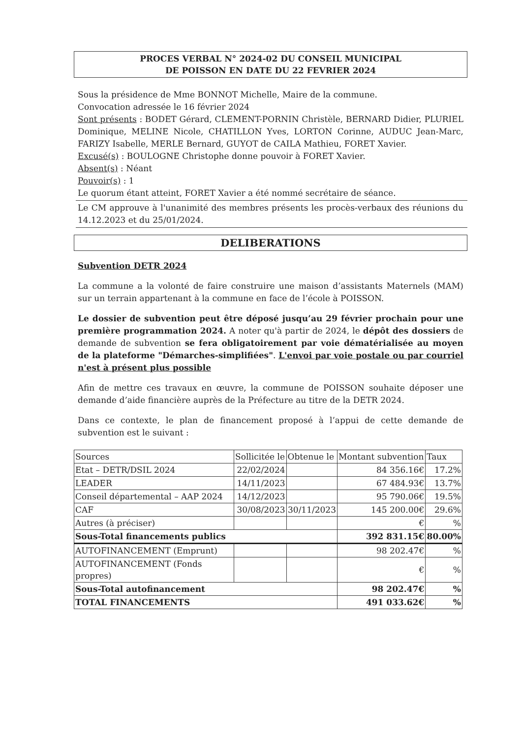PROCES VERBAL N° 2024-02 DU CONSEIL MUNICIPAL
DE POISSON EN DATE DU 22 FEVRIER 2024
Sous la présidence de Mme BONNOT Michelle, Maire de la commune.
Convocation adressée le 16 février 2024
Sont présents : BODET Gérard, CLEMENT-PORNIN Christèle, BERNARD Didier, PLURIEL Dominique, MELINE Nicole, CHATILLON Yves, LORTON Corinne, AUDUC Jean-Marc, FARIZY Isabelle, MERLE Bernard, GUYOT de CAILA Mathieu, FORET Xavier.
Excusé(s) : BOULOGNE Christophe donne pouvoir à FORET Xavier.
Absent(s) : Néant
Pouvoir(s) : 1
Le quorum étant atteint, FORET Xavier a été nommé secrétaire de séance.
Le CM approuve à l'unanimité des membres présents les procès-verbaux des réunions du 14.12.2023 et du 25/01/2024.
DELIBERATIONS
Subvention DETR 2024
La commune a la volonté de faire construire une maison d’assistants Maternels (MAM) sur un terrain appartenant à la commune en face de l’école à POISSON.
Le dossier de subvention peut être déposé jusqu’au 29 février prochain pour une première programmation 2024. A noter qu'à partir de 2024, le dépôt des dossiers de demande de subvention se fera obligatoirement par voie dématérialisée au moyen de la plateforme "Démarches-simplifiées". L'envoi par voie postale ou par courriel n'est à présent plus possible
Afin de mettre ces travaux en œuvre, la commune de POISSON souhaite déposer une demande d’aide financière auprès de la Préfecture au titre de la DETR 2024.
Dans ce contexte, le plan de financement proposé à l’appui de cette demande de subvention est le suivant :
| Sources | Sollicitée le | Obtenue le | Montant subvention | Taux |
| --- | --- | --- | --- | --- |
| Etat – DETR/DSIL 2024 | 22/02/2024 | | 84 356.16€ | 17.2% |
| LEADER | 14/11/2023 | | 67 484.93€ | 13.7% |
| Conseil départemental – AAP 2024 | 14/12/2023 | | 95 790.06€ | 19.5% |
| CAF | 30/08/2023 | 30/11/2023 | 145 200.00€ | 29.6% |
| Autres (à préciser) | | | € | % |
| Sous-Total financements publics | | | 392 831.15€ | 80.00% |
| AUTOFINANCEMENT (Emprunt) | | | 98 202.47€ | % |
| AUTOFINANCEMENT (Fonds propres) | | | € | % |
| Sous-Total autofinancement | | | 98 202.47€ | % |
| TOTAL FINANCEMENTS | | | 491 033.62€ | % |